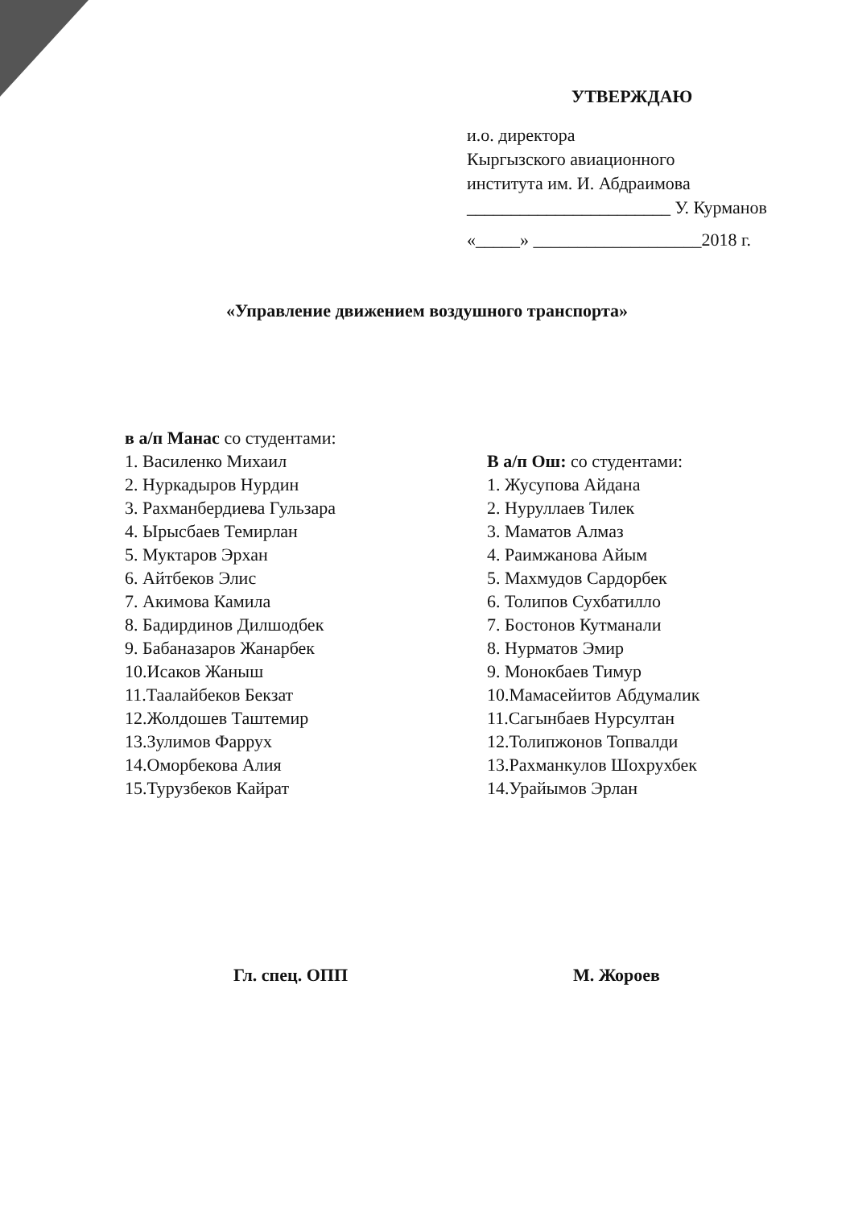УТВЕРЖДАЮ
и.о. директора
Кыргызского авиационного
института им. И. Абдраимова
_______________________ У. Курманов
«_____» ___________________2018 г.
«Управление движением воздушного транспорта»
в а/п Манас со студентами:
1. Василенко Михаил
2. Нуркадыров Нурдин
3. Рахманбердиева Гульзара
4. Ырысбаев Темирлан
5. Муктаров Эрхан
6. Айтбеков Элис
7. Акимова Камила
8. Бадирдинов Дилшодбек
9. Бабаназаров Жанарбек
10.Исаков Жаныш
11.Таалайбеков Бекзат
12.Жолдошев Таштемир
13.Зулимов Фаррух
14.Оморбекова Алия
15.Турузбеков Кайрат
В а/п Ош: со студентами:
1. Жусупова Айдана
2. Нуруллаев Тилек
3. Маматов Алмаз
4. Раимжанова Айым
5. Махмудов Сардорбек
6. Толипов Сухбатилло
7. Бостонов Кутманали
8. Нурматов Эмир
9. Монокбаев Тимур
10.Мамасейитов Абдумалик
11.Сагынбаев Нурсултан
12.Толипжонов Топвалди
13.Рахманкулов Шохрухбек
14.Урайымов Эрлан
Гл. спец. ОПП М. Жороев